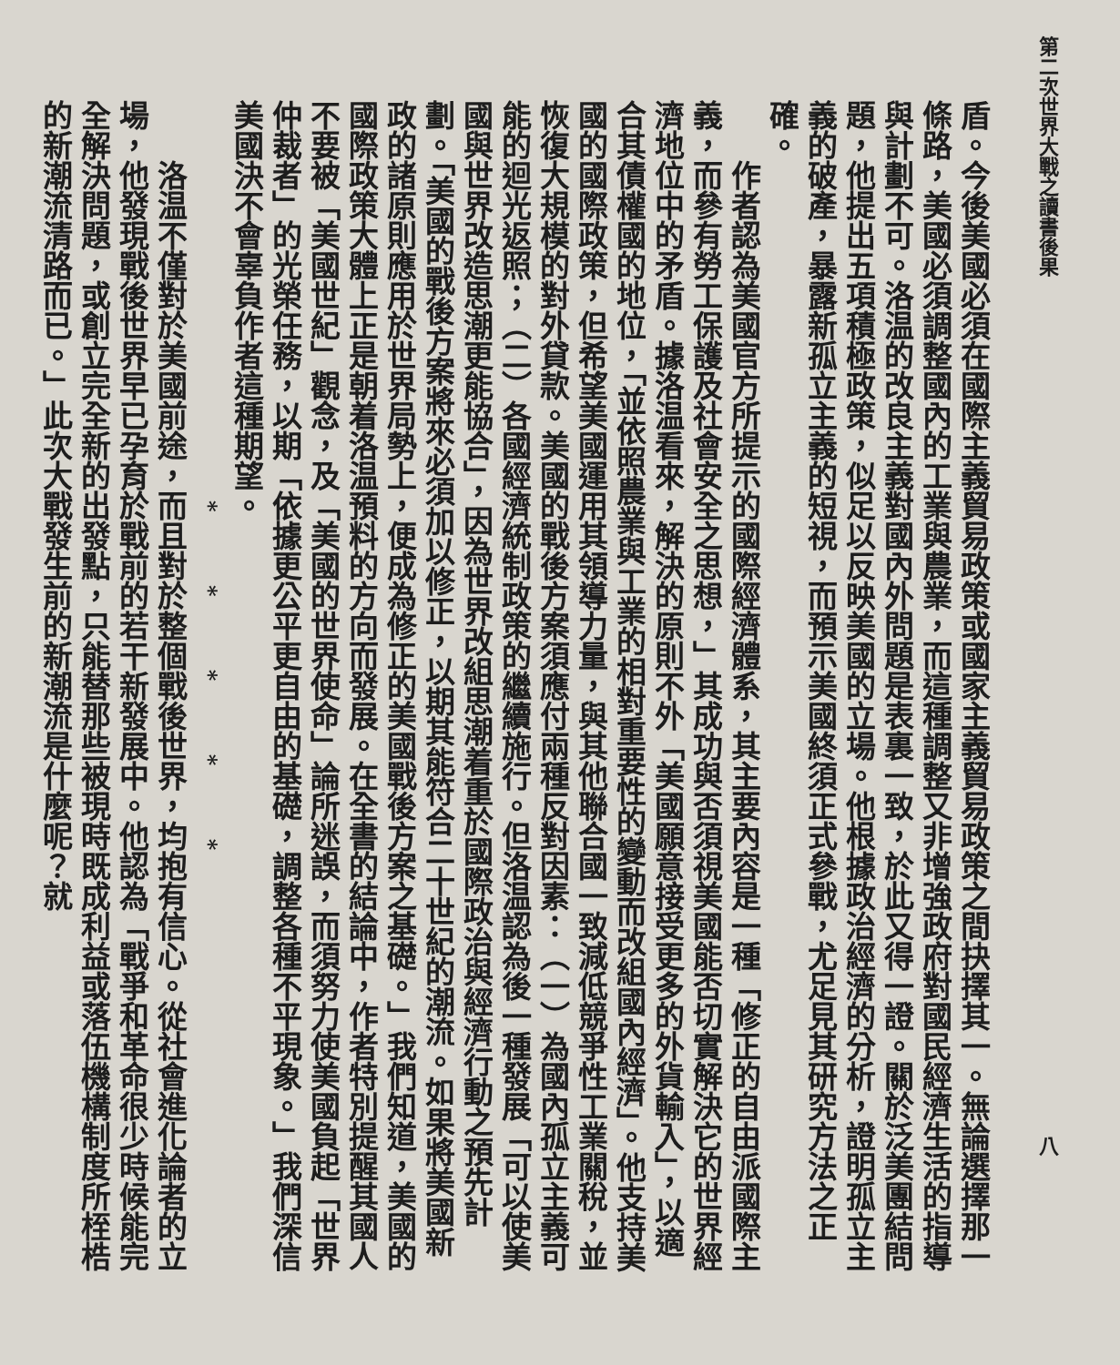第二次世界大戰之讀書後果 八
盾。今後美國必須在國際主義貿易政策或國家主義貿易政策之間抉擇其一。無論選擇那一條路，美國必須調整國內的工業與農業，而這種調整又非增強政府對國民經濟生活的指導與計劃不可。洛温的改良主義對國內外問題是表裏一致，於此又得一證。關於泛美團結問題，他提出五項積極政策，似足以反映美國的立場。他根據政治經濟的分析，證明孤立主義的破產，暴露新孤立主義的短視，而預示美國終須正式參戰，尤足見其研究方法之正確。
作者認為美國官方所提示的國際經濟體系，其主要內容是一種「修正的自由派國際主義，而參有勞工保護及社會安全之思想，」其成功與否須視美國能否切實解決它的世界經濟地位中的矛盾。據洛温看來，解決的原則不外「美國願意接受更多的外貨輸入」，以適合其債權國的地位，「並依照農業與工業的相對重要性的變動而改組國內經濟」。他支持美國的國際政策，但希望美國運用其領導力量，與其他聯合國一致減低競爭性工業關稅，並恢復大規模的對外貸款。美國的戰後方案須應付兩種反對因素：（一）為國內孤立主義可能的迴光返照；（二）各國經濟統制政策的繼續施行。但洛温認為後一種發展「可以使美國與世界改造思潮更能協合」，因為世界改組思潮着重於國際政治與經濟行動之預先計劃。「美國的戰後方案將來必須加以修正，以期其能符合二十世紀的潮流。如果將美國新政的諸原則應用於世界局勢上，便成為修正的美國戰後方案之基礎。」我們知道，美國的國際政策大體上正是朝着洛温預料的方向而發展。在全書的結論中，作者特別提醒其國人不要被「美國世紀」觀念，及「美國的世界使命」論所迷誤，而須努力使美國負起「世界仲裁者」的光榮任務，以期「依據更公平更自由的基礎，調整各種不平現象。」我們深信美國決不會辜負作者這種期望。
* * * * *
洛温不僅對於美國前途，而且對於整個戰後世界，均抱有信心。從社會進化論者的立場，他發現戰後世界早已孕育於戰前的若干新發展中。他認為「戰爭和革命很少時候能完全解決問題，或創立完全新的出發點，只能替那些被現時既成利益或落伍機構制度所桎梏的新潮流清路而已。」此次大戰發生前的新潮流是什麼呢？就